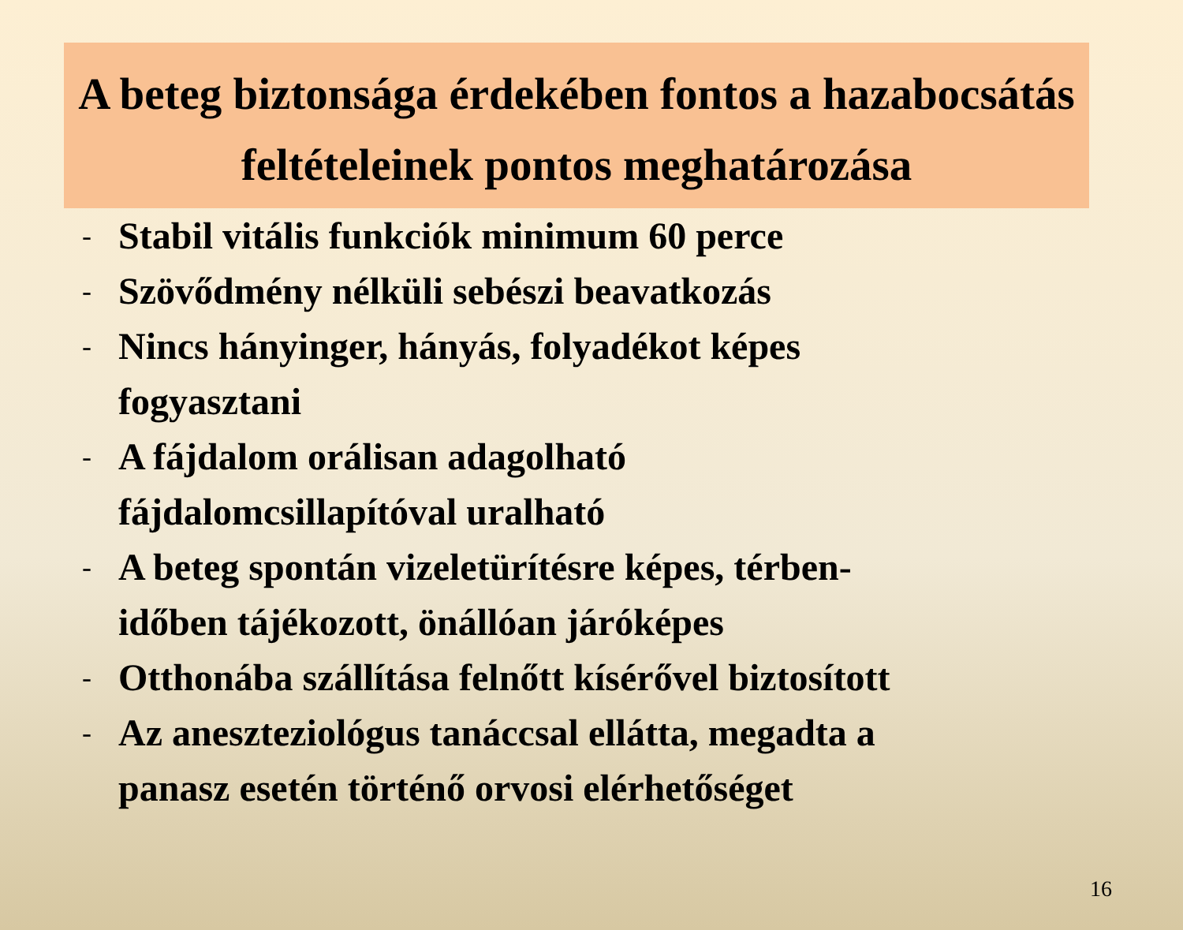A beteg biztonsága érdekében fontos a hazabocsátás feltételeinek pontos meghatározása
- Stabil vitális funkciók minimum 60 perce
- Szövődmény nélküli sebészi beavatkozás
- Nincs hányinger, hányás, folyadékot képes
fogyasztani
- A fájdalom orálisan adagolható
fájdalomcsillapítóval uralható
- A beteg spontán vizeletürítésre képes, térben-
időben tájékozott, önállóan járóképes
- Otthonába szállítása felnőtt kísérővel biztosított
- Az aneszteziológus tanáccsal ellátta, megadta a
panasz esetén történő orvosi elérhetőséget
16